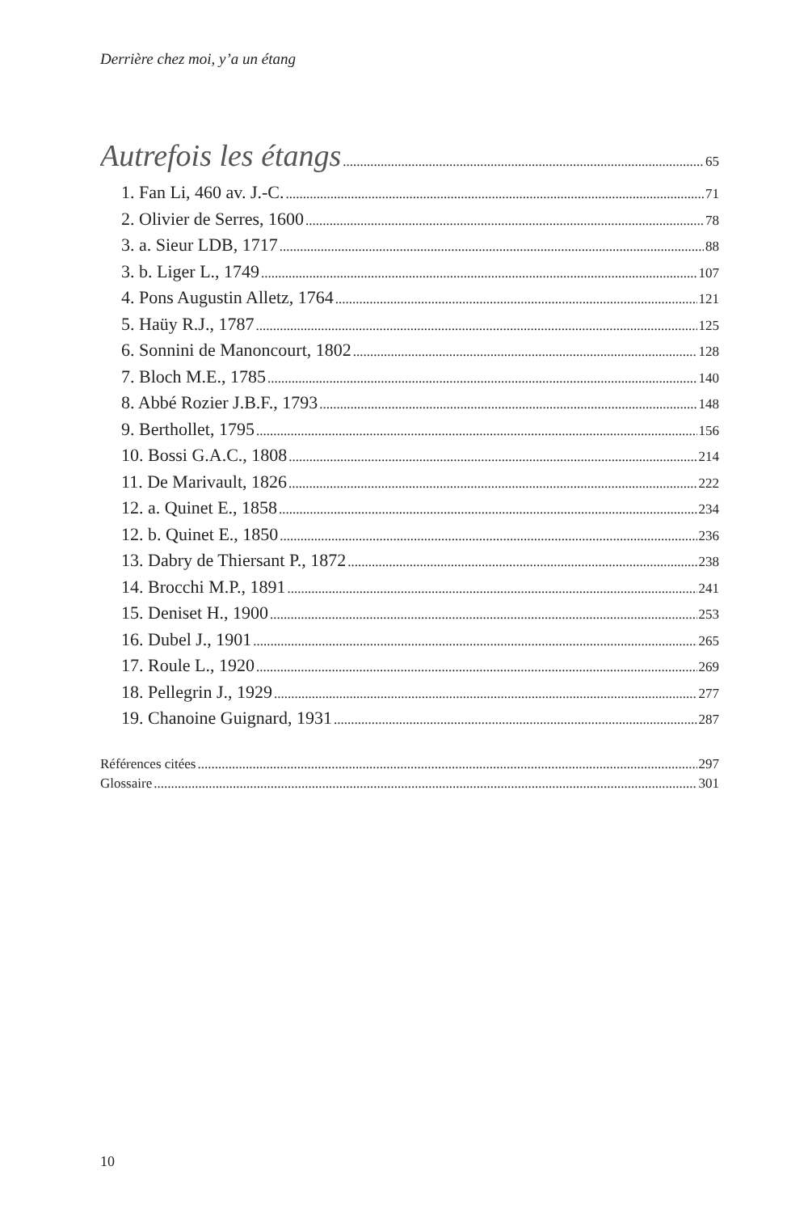Derrière chez moi, y’a un étang
Autrefois les étangs 65
1. Fan Li, 460 av. J.-C. 71
2. Olivier de Serres, 1600 78
3. a. Sieur LDB, 1717 88
3. b. Liger L., 1749 107
4. Pons Augustin Alletz, 1764 121
5. Haüy R.J., 1787 125
6. Sonnini de Manoncourt, 1802 128
7. Bloch M.E., 1785 140
8. Abbé Rozier J.B.F., 1793 148
9. Berthollet, 1795 156
10. Bossi G.A.C., 1808 214
11. De Marivault, 1826 222
12. a. Quinet E., 1858 234
12. b. Quinet E., 1850 236
13. Dabry de Thiersant P., 1872 238
14. Brocchi M.P., 1891 241
15. Deniset H., 1900 253
16. Dubel J., 1901 265
17. Roule L., 1920 269
18. Pellegrin J., 1929 277
19. Chanoine Guignard, 1931 287
Références citées 297
Glossaire 301
10